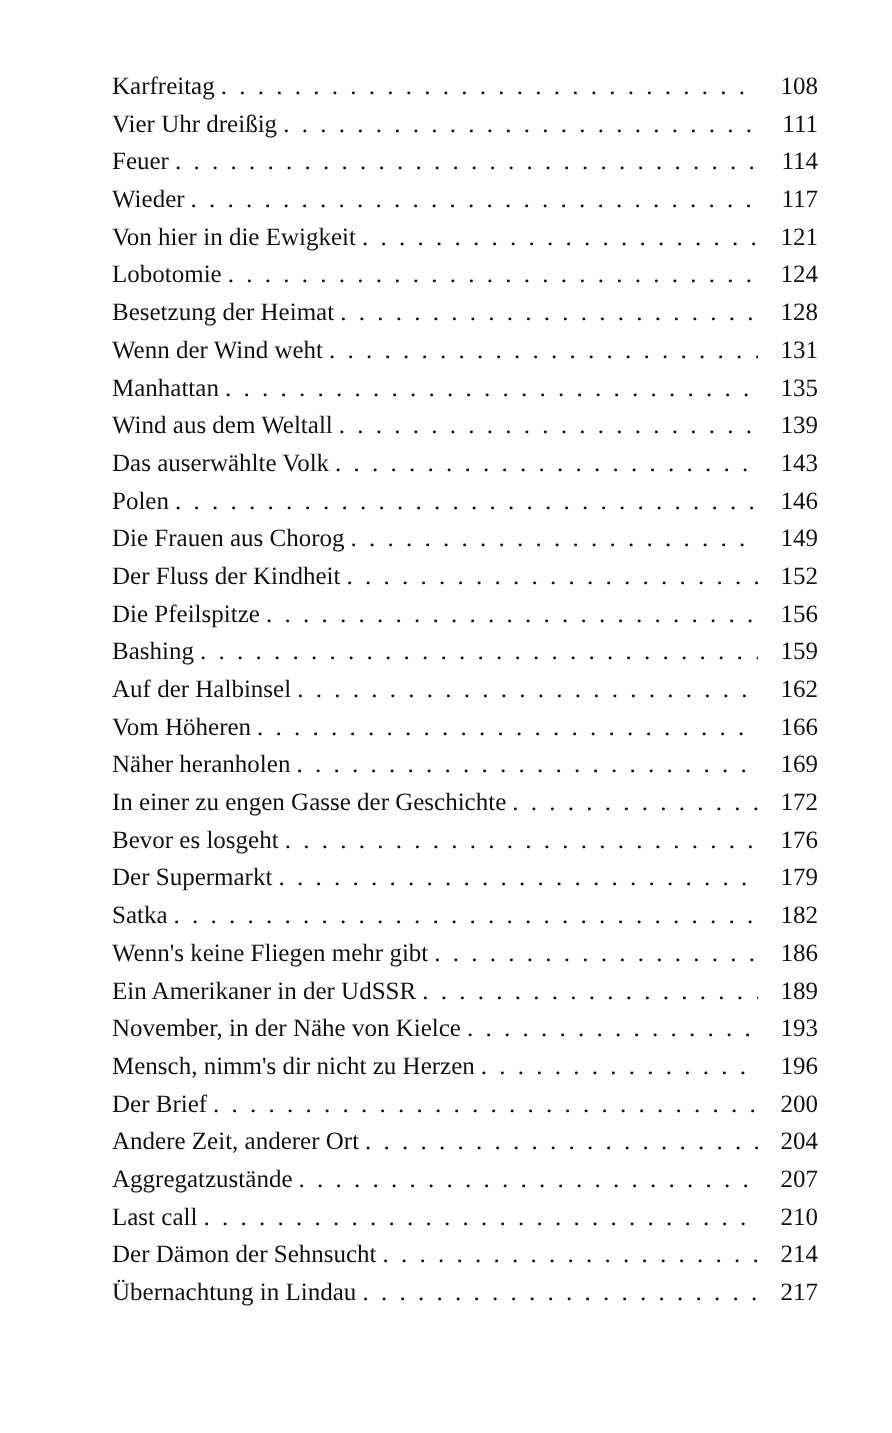Karfreitag 108
Vier Uhr dreißig 111
Feuer 114
Wieder 117
Von hier in die Ewigkeit 121
Lobotomie 124
Besetzung der Heimat 128
Wenn der Wind weht 131
Manhattan 135
Wind aus dem Weltall 139
Das auserwählte Volk 143
Polen 146
Die Frauen aus Chorog 149
Der Fluss der Kindheit 152
Die Pfeilspitze 156
Bashing 159
Auf der Halbinsel 162
Vom Höheren 166
Näher heranholen 169
In einer zu engen Gasse der Geschichte 172
Bevor es losgeht 176
Der Supermarkt 179
Satka 182
Wenn's keine Fliegen mehr gibt 186
Ein Amerikaner in der UdSSR 189
November, in der Nähe von Kielce 193
Mensch, nimm's dir nicht zu Herzen 196
Der Brief 200
Andere Zeit, anderer Ort 204
Aggregatzustände 207
Last call 210
Der Dämon der Sehnsucht 214
Übernachtung in Lindau 217